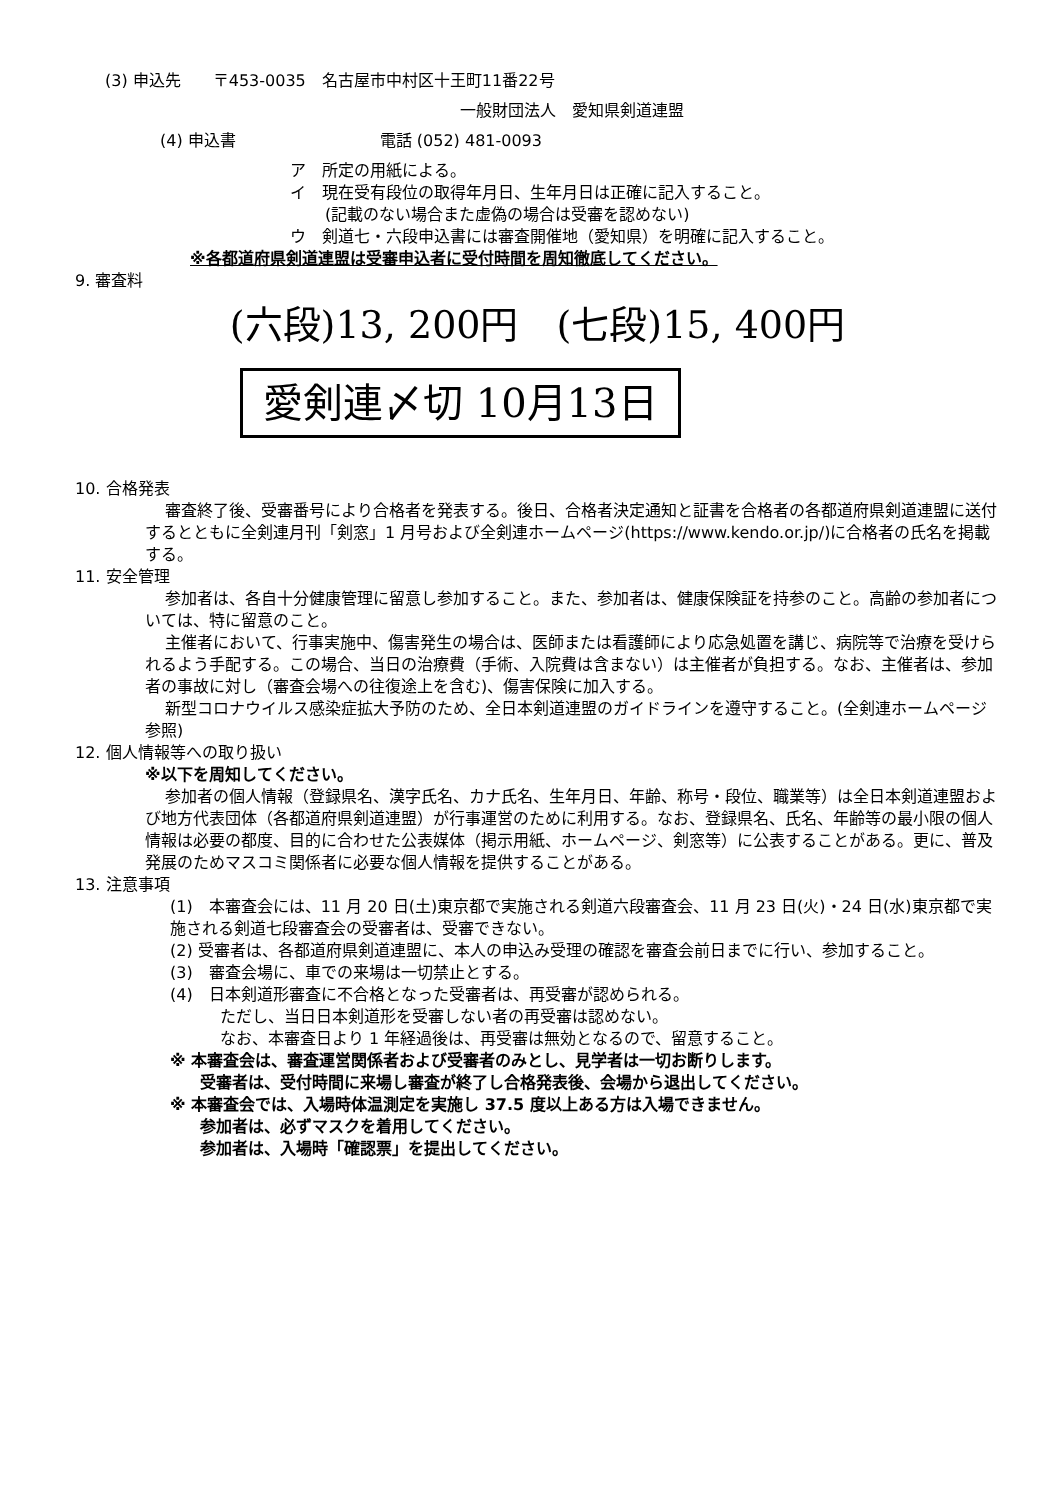(3) 申込先　　〒453-0035　名古屋市中村区十王町11番22号
一般財団法人　愛知県剣道連盟
(4) 申込書　　　　　　　　　電話 (052) 481-0093
ア　所定の用紙による。
イ　現在受有段位の取得年月日、生年月日は正確に記入すること。
(記載のない場合また虚偽の場合は受審を認めない)
ウ　剣道七・六段申込書には審査開催地（愛知県）を明確に記入すること。
※各都道府県剣道連盟は受審申込者に受付時間を周知徹底してください。
9. 審査料
(六段)13, 200円　(七段)15, 400円
愛剣連〆切 10月13日
10. 合格発表
審査終了後、受審番号により合格者を発表する。後日、合格者決定通知と証書を合格者の各都道府県剣道連盟に送付するとともに全剣連月刊「剣窓」1 月号および全剣連ホームページ(https://www.kendo.or.jp/)に合格者の氏名を掲載する。
11. 安全管理
参加者は、各自十分健康管理に留意し参加すること。また、参加者は、健康保険証を持参のこと。高齢の参加者については、特に留意のこと。
主催者において、行事実施中、傷害発生の場合は、医師または看護師により応急処置を講じ、病院等で治療を受けられるよう手配する。この場合、当日の治療費（手術、入院費は含まない）は主催者が負担する。なお、主催者は、参加者の事故に対し（審査会場への往復途上を含む)、傷害保険に加入する。
新型コロナウイルス感染症拡大予防のため、全日本剣道連盟のガイドラインを遵守すること。(全剣連ホームページ参照)
12. 個人情報等への取り扱い
※以下を周知してください。
参加者の個人情報（登録県名、漢字氏名、カナ氏名、生年月日、年齢、称号・段位、職業等）は全日本剣道連盟および地方代表団体（各都道府県剣道連盟）が行事運営のために利用する。なお、登録県名、氏名、年齢等の最小限の個人情報は必要の都度、目的に合わせた公表媒体（掲示用紙、ホームページ、剣窓等）に公表することがある。更に、普及発展のためマスコミ関係者に必要な個人情報を提供することがある。
13. 注意事項
(1)　本審査会には、11 月 20 日(土)東京都で実施される剣道六段審査会、11 月 23 日(火)・24 日(水)東京都で実施される剣道七段審査会の受審者は、受審できない。
(2) 受審者は、各都道府県剣道連盟に、本人の申込み受理の確認を審査会前日までに行い、参加すること。
(3)　審査会場に、車での来場は一切禁止とする。
(4)　日本剣道形審査に不合格となった受審者は、再受審が認められる。
ただし、当日日本剣道形を受審しない者の再受審は認めない。
なお、本審査日より 1 年経過後は、再受審は無効となるので、留意すること。
※ 本審査会は、審査運営関係者および受審者のみとし、見学者は一切お断りします。
受審者は、受付時間に来場し審査が終了し合格発表後、会場から退出してください。
※ 本審査会では、入場時体温測定を実施し 37.5 度以上ある方は入場できません。
参加者は、必ずマスクを着用してください。
参加者は、入場時「確認票」を提出してください。